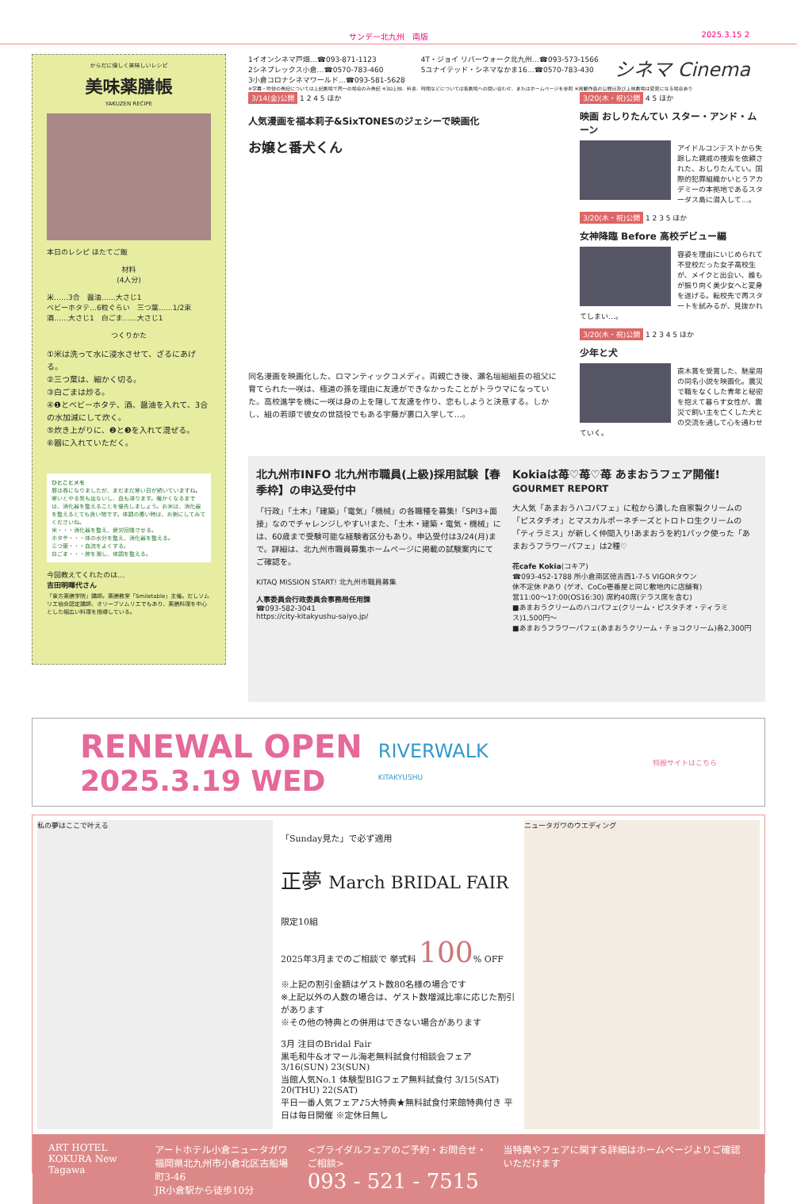サンデー北九州　南版 2025.3.15 2
からだに優しく美味しいレシピ
美味薬膳帳
YAKUZEN RECIPE
本日のレシピ ほたてご飯
材料
(4人分)
米……3合　醤油……大さじ1
ベビーホタテ…6粒ぐらい　三つ葉……1/2束
酒……大さじ1　白ごま……大さじ1
つくりかた
①米は洗って水に浸水させて、ざるにあげる。
②三つ葉は、細かく切る。
③白ごまは炒る。
④❶とベビーホタテ、酒、醤油を入れて、3合の水加減にして炊く。
⑤炊き上がりに、❷と❸を入れて混ぜる。
⑥器に入れていただく。
ひとことメモ
暦は春になりましたが、まだまだ寒い日が続いていますね。寒いとやる気も出ないし、血も滞ります。暖かくなるまでは、消化器を整えることを優先しましょう。お米は、消化器を整えるとても良い物です。体調の悪い時は、お粥にしてみてくださいね。
米・・・消化器を整え、疲労回復させる。
ホタテ・・・体の水分を整え、消化器を整える。
三つ葉・・・血流をよくする。
白ごま・・・肺を潤し、体調を整える。
今回教えてくれたのは…
吉田明暉代さん
「東方薬膳学院」講師。薬膳教室「Smiletable」主催。だしソムリエ協会認定講師、オリーブソムリエでもあり、薬膳料理を中心とした幅広い料理を指導している。
1イオンシネマ戸畑…☎093-871-1123
2シネプレックス小倉…☎0570-783-460
3小倉コロナシネマワールド…☎093-581-5628
4T・ジョイ リバーウォーク北九州…☎093-573-1566
5ユナイテッド・シネマなかま16…☎0570-783-430
シネマ Cinema
※字幕・吹替の表記については上記劇場で同一の場合のみ表記 ※3D上映、料金、時間などについては各劇場への問い合わせ、またはホームページを参照 ※掲載作品の公開日及び上映劇場は変更になる場合あり
3/14(金)公開 1 2 4 5 ほか
人気漫画を福本莉子&SixTONESのジェシーで映画化
お嬢と番犬くん
同名漫画を映画化した、ロマンティックコメディ。両親亡き後、瀬名垣組組長の祖父に育てられた一咲は、極道の孫を理由に友達ができなかったことがトラウマになっていた。高校進学を機に一咲は身の上を隠して友達を作り、恋もしようと決意する。しかし、組の若頭で彼女の世話役でもある宇藤が裏口入学して…。
3/20(木・祝)公開 4 5 ほか
映画 おしりたんてい スター・アンド・ムーン
アイドルコンテストから失踪した親戚の捜索を依頼された、おしりたんてい。国際的犯罪組織かいとうアカデミーの本拠地であるスターダス島に潜入して…。
3/20(木・祝)公開 1 2 3 5 ほか
女神降臨 Before 高校デビュー編
容姿を理由にいじめられて不登校だった女子高校生が、メイクと出会い、誰もが振り向く美少女へと変身を遂げる。転校先で再スタートを試みるが、見抜かれてしまい…。
3/20(木・祝)公開 1 2 3 4 5 ほか
少年と犬
直木賞を受賞した、馳星周の同名小説を映画化。震災で職をなくした青年と秘密を抱えて暮らす女性が、震災で飼い主を亡くした犬との交流を通して心を通わせていく。
北九州市INFO 北九州市職員(上級)採用試験【春季枠】の申込受付中
「行政」「土木」「建築」「電気」「機械」の各職種を募集!「SPI3+面接」なのでチャレンジしやすい!また、「土木・建築・電気・機械」には、60歳まで受験可能な経験者区分もあり。申込受付は3/24(月)まで。詳細は、北九州市職員募集ホームページに掲載の試験案内にてご確認を。
KITAQ MISSION START! 北九州市職員募集
人事委員会行政委員会事務局任用課
☎093-582-3041
https://city-kitakyushu-saiyo.jp/
Kokiaは苺♡苺♡苺 あまおうフェア開催! GOURMET REPORT
大人気「あまおうハコパフェ」に粒から潰した自家製クリームの「ピスタチオ」とマスカルポーネチーズとトロトロ生クリームの「ティラミス」が新しく仲間入り!あまおうを約1パック使った「あまおうフラワーパフェ」は2種♡
花cafe Kokia(コキア)
☎093-452-1788 所小倉南区徳吉西1-7-5 VIGORタウン
休不定休 Pあり (ゲオ、CoCo壱番屋と同じ敷地内に店舗有)
営11:00〜17:00(OS16:30) 席約40席(テラス席を含む)
■あまおうクリームのハコパフェ(クリーム・ピスタチオ・ティラミス)1,500円〜
■あまおうフラワーパフェ(あまおうクリーム・チョコクリーム)各2,300円
RENEWAL OPEN
2025.3.19 WED
RIVERWALK
KITAKYUSHU
特設サイトはこちら
私の夢はここで叶える
「Sunday見た」で必ず適用
正夢 March BRIDAL FAIR
限定10組
2025年3月までのご相談で 挙式料 100% OFF
※上記の割引金額はゲスト数80名様の場合です
※上記以外の人数の場合は、ゲスト数増減比率に応じた割引があります
※その他の特典との併用はできない場合があります
3月 注目のBridal Fair
黒毛和牛&オマール海老無料試食付相談会フェア 3/16(SUN) 23(SUN)
当館人気No.1 体験型BIGフェア無料試食付 3/15(SAT) 20(THU) 22(SAT)
平日一番人気フェア♪5大特典★無料試食付来館特典付き 平日は毎日開催 ※定休日無し
ニュータガワのウエディング
ART HOTEL
KOKURA New Tagawa
アートホテル小倉ニュータガワ
福岡県北九州市小倉北区古船場町3-46
JR小倉駅から徒歩10分
<ブライダルフェアのご予約・お問合せ・ご相談>
093 - 521 - 7515
当特典やフェアに関する詳細はホームページよりご確認いただけます